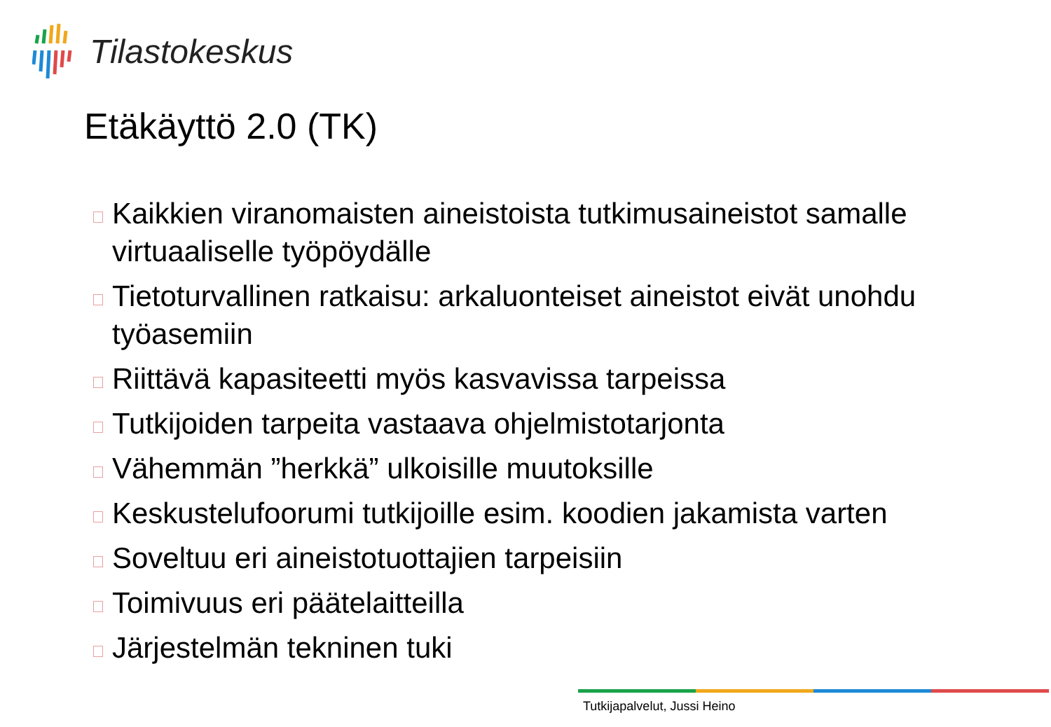Tilastokeskus
Etäkäyttö 2.0 (TK)
Kaikkien viranomaisten aineistoista tutkimusaineistot samalle virtuaaliselle työpöydälle
Tietoturvallinen ratkaisu: arkaluonteiset aineistot eivät unohdu työasemiin
Riittävä kapasiteetti myös kasvavissa tarpeissa
Tutkijoiden tarpeita vastaava ohjelmistotarjonta
Vähemmän ”herkkä” ulkoisille muutoksille
Keskustelufoorumi tutkijoille esim. koodien jakamista varten
Soveltuu eri aineistotuottajien tarpeisiin
Toimivuus eri päätelaitteilla
Järjestelmän tekninen tuki
Tutkijapalvelut, Jussi Heino